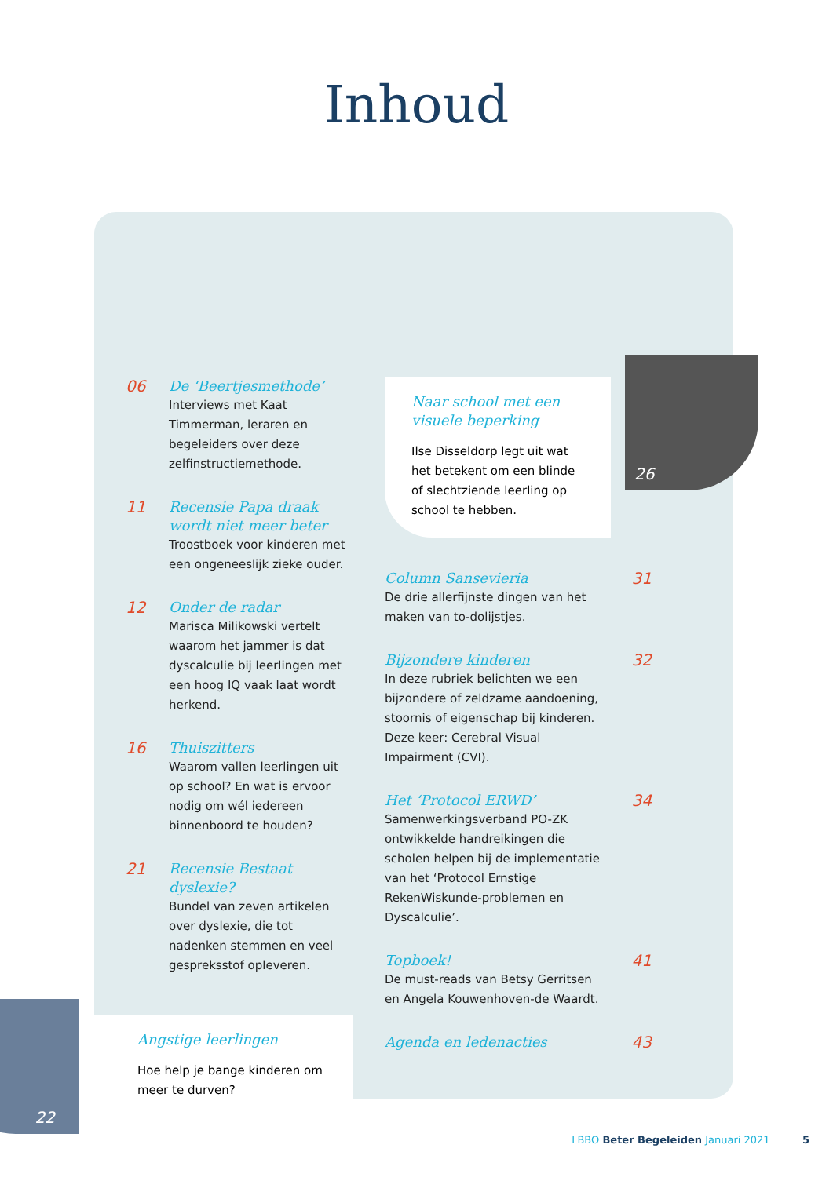Inhoud
06
De ‘Beertjesmethode’
Interviews met Kaat Timmerman, leraren en begeleiders over deze zelfinstructiemethode.
11
Recensie Papa draak wordt niet meer beter
Troostboek voor kinderen met een ongeneeslijk zieke ouder.
12
Onder de radar
Marisca Milikowski vertelt waarom het jammer is dat dyscalculie bij leerlingen met een hoog IQ vaak laat wordt herkend.
16
Thuiszitters
Waarom vallen leerlingen uit op school? En wat is ervoor nodig om wél iedereen binnenboord te houden?
21
Recensie Bestaat dyslexie?
Bundel van zeven artikelen over dyslexie, die tot nadenken stemmen en veel gespreksstof opleveren.
22
Angstige leerlingen
Hoe help je bange kinderen om meer te durven?
Naar school met een visuele beperking
Ilse Disseldorp legt uit wat het betekent om een blinde of slechtziende leerling op school te hebben.
26
31
Column Sansevieria
De drie allerfijnste dingen van het maken van to-dolijstjes.
32
Bijzondere kinderen
In deze rubriek belichten we een bijzondere of zeldzame aandoening, stoornis of eigenschap bij kinderen. Deze keer: Cerebral Visual Impairment (CVI).
34
Het ‘Protocol ERWD’
Samenwerkingsverband PO-ZK ontwikkelde handreikingen die scholen helpen bij de implementatie van het ‘Protocol Ernstige RekenWiskunde-problemen en Dyscalculie’.
41
Topboek!
De must-reads van Betsy Gerritsen en Angela Kouwenhoven-de Waardt.
43
Agenda en ledenacties
LBBO Beter Begeleiden Januari 2021 5